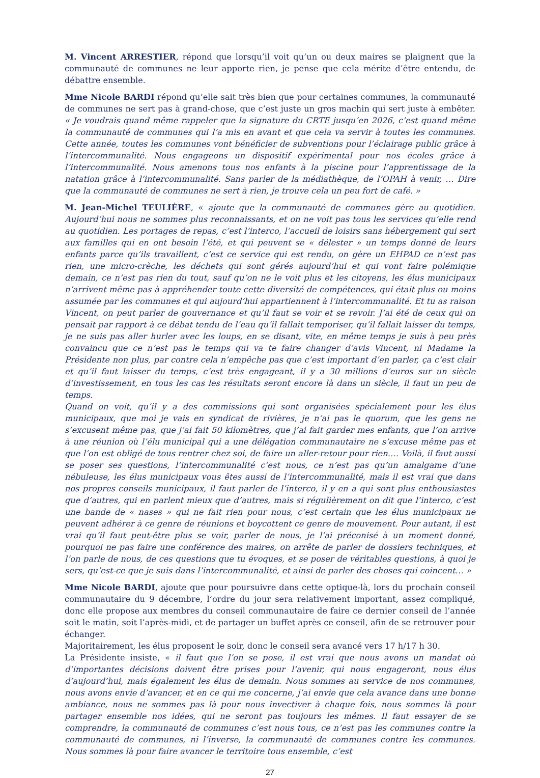M. Vincent ARRESTIER, répond que lorsqu’il voit qu’un ou deux maires se plaignent que la communauté de communes ne leur apporte rien, je pense que cela mérite d’être entendu, de débattre ensemble.
Mme Nicole BARDI répond qu’elle sait très bien que pour certaines communes, la communauté de communes ne sert pas à grand-chose, que c’est juste un gros machin qui sert juste à embêter. « Je voudrais quand même rappeler que la signature du CRTE jusqu’en 2026, c’est quand même la communauté de communes qui l’a mis en avant et que cela va servir à toutes les communes. Cette année, toutes les communes vont bénéficier de subventions pour l’éclairage public grâce à l’intercommunalité. Nous engageons un dispositif expérimental pour nos écoles grâce à l’intercommunalité. Nous amenons tous nos enfants à la piscine pour l’apprentissage de la natation grâce à l’intercommunalité. Sans parler de la médiathèque, de l’OPAH à venir, … Dire que la communauté de communes ne sert à rien, je trouve cela un peu fort de café. »
M. Jean-Michel TEULIÈRE, « ajoute que la communauté de communes gère au quotidien. Aujourd’hui nous ne sommes plus reconnaissants, et on ne voit pas tous les services qu’elle rend au quotidien. Les portages de repas, c’est l’interco, l’accueil de loisirs sans hébergement qui sert aux familles qui en ont besoin l’été, et qui peuvent se « délester » un temps donné de leurs enfants parce qu’ils travaillent, c’est ce service qui est rendu, on gère un EHPAD ce n’est pas rien, une micro-crèche, les déchets qui sont gérés aujourd’hui et qui vont faire polémique demain, ce n’est pas rien du tout, sauf qu’on ne le voit plus et les citoyens, les élus municipaux n’arrivent même pas à appréhender toute cette diversité de compétences, qui était plus ou moins assumée par les communes et qui aujourd’hui appartiennent à l’intercommunalité. Et tu as raison Vincent, on peut parler de gouvernance et qu’il faut se voir et se revoir. J’ai été de ceux qui on pensait par rapport à ce débat tendu de l’eau qu’il fallait temporiser, qu’il fallait laisser du temps, je ne suis pas aller hurler avec les loups, en se disant, vite, en même temps je suis à peu près convaincu que ce n’est pas le temps qui va te faire changer d’avis Vincent, ni Madame la Présidente non plus, par contre cela n’empêche pas que c’est important d’en parler, ça c’est clair et qu’il faut laisser du temps, c’est très engageant, il y a 30 millions d’euros sur un siècle d’investissement, en tous les cas les résultats seront encore là dans un siècle, il faut un peu de temps.
Quand on voit, qu’il y a des commissions qui sont organisées spécialement pour les élus municipaux, que moi je vais en syndicat de rivières, je n’ai pas le quorum, que les gens ne s’excusent même pas, que j’ai fait 50 kilomètres, que j’ai fait garder mes enfants, que l’on arrive à une réunion où l’élu municipal qui a une délégation communautaire ne s’excuse même pas et que l’on est obligé de tous rentrer chez soi, de faire un aller-retour pour rien…. Voilà, il faut aussi se poser ses questions, l’intercommunalité c’est nous, ce n’est pas qu’un amalgame d’une nébuleuse, les élus municipaux vous êtes aussi de l’intercommunalité, mais il est vrai que dans nos propres conseils municipaux, il faut parler de l’interco, il y en a qui sont plus enthousiastes que d’autres, qui en parlent mieux que d’autres, mais si régulièrement on dit que l’interco, c’est une bande de « nases » qui ne fait rien pour nous, c’est certain que les élus municipaux ne peuvent adhérer à ce genre de réunions et boycottent ce genre de mouvement. Pour autant, il est vrai qu’il faut peut-être plus se voir, parler de nous, je l’ai préconisé à un moment donné, pourquoi ne pas faire une conférence des maires, on arrête de parler de dossiers techniques, et l’on parle de nous, de ces questions que tu évoques, et se poser de véritables questions, à quoi je sers, qu’est-ce que je suis dans l’intercommunalité, et ainsi de parler des choses qui coincent… »
Mme Nicole BARDI, ajoute que pour poursuivre dans cette optique-là, lors du prochain conseil communautaire du 9 décembre, l’ordre du jour sera relativement important, assez compliqué, donc elle propose aux membres du conseil communautaire de faire ce dernier conseil de l’année soit le matin, soit l’après-midi, et de partager un buffet après ce conseil, afin de se retrouver pour échanger.
Majoritairement, les élus proposent le soir, donc le conseil sera avancé vers 17 h/17 h 30.
La Présidente insiste, « il faut que l’on se pose, il est vrai que nous avons un mandat où d’importantes décisions doivent être prises pour l’avenir, qui nous engageront, nous élus d’aujourd’hui, mais également les élus de demain. Nous sommes au service de nos communes, nous avons envie d’avancer, et en ce qui me concerne, j’ai envie que cela avance dans une bonne ambiance, nous ne sommes pas là pour nous invectiver à chaque fois, nous sommes là pour partager ensemble nos idées, qui ne seront pas toujours les mêmes. Il faut essayer de se comprendre, la communauté de communes c’est nous tous, ce n’est pas les communes contre la communauté de communes, ni l’inverse, la communauté de communes contre les communes. Nous sommes là pour faire avancer le territoire tous ensemble, c’est
27